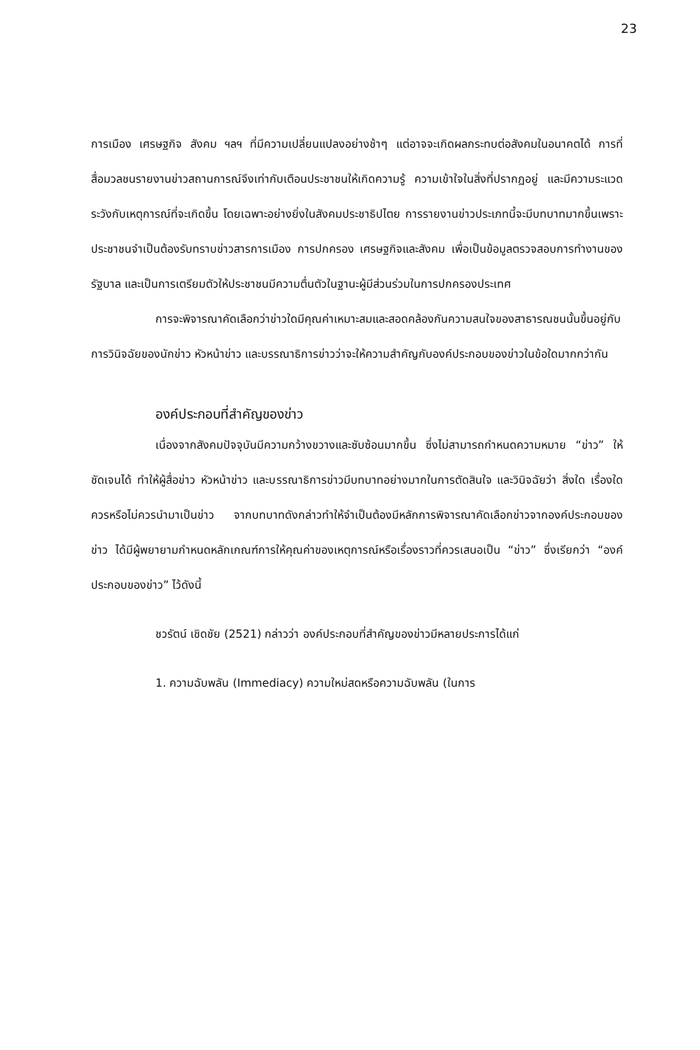23
การเมือง เศรษฐกิจ สังคม ฯลฯ ที่มีความเปลี่ยนแปลงอย่างช้าๆ แต่อาจจะเกิดผลกระทบต่อสังคมในอนาคตได้ การที่สื่อมวลชนรายงานข่าวสถานการณ์จึงเท่ากับเตือนประชาชนให้เกิดความรู้ ความเข้าใจในสิ่งที่ปรากฏอยู่ และมีความระแวดระวังกับเหตุการณ์ที่จะเกิดขึ้น โดยเฉพาะอย่างยิ่งในสังคมประชาธิปไตย การรายงานข่าวประเภทนี้จะมีบทบาทมากขึ้นเพราะประชาชนจำเป็นต้องรับทราบข่าวสารการเมือง การปกครอง เศรษฐกิจและสังคม เพื่อเป็นข้อมูลตรวจสอบการทำงานของรัฐบาล และเป็นการเตรียมตัวให้ประชาชนมีความตื่นตัวในฐานะผู้มีส่วนร่วมในการปกครองประเทศ
การจะพิจารณาคัดเลือกว่าข่าวใดมีคุณค่าเหมาะสมและสอดคล้องกันความสนใจของสาธารณชนนั้นขึ้นอยู่กับการวินิจฉัยของนักข่าว หัวหน้าข่าว และบรรณาธิการข่าวว่าจะให้ความสำคัญกับองค์ประกอบของข่าวในข้อใดมากกว่ากัน
องค์ประกอบที่สำคัญของข่าว
เนื่องจากสังคมปัจจุบันมีความกว้างขวางและซับซ้อนมากขึ้น ซึ่งไม่สามารถกำหนดความหมาย “ข่าว” ให้ชัดเจนได้ ทำให้ผู้สื่อข่าว หัวหน้าข่าว และบรรณาธิการข่าวมีบทบาทอย่างมากในการตัดสินใจ และวินิจฉัยว่า สิ่งใด เรื่องใดควรหรือไม่ควรนำมาเป็นข่าว จากบทบาทดังกล่าวทำให้จำเป็นต้องมีหลักการพิจารณาคัดเลือกข่าวจากองค์ประกอบของข่าว ได้มีผู้พยายามกำหนดหลักเกณฑ์การให้คุณค่าของเหตุการณ์หรือเรื่องราวที่ควรเสนอเป็น “ข่าว” ซึ่งเรียกว่า “องค์ประกอบของข่าว” ไว้ดังนี้
ชวรัตน์ เชิดชัย (2521) กล่าวว่า องค์ประกอบที่สำคัญของข่าวมีหลายประการได้แก่
1. ความฉับพลัน (Immediacy) ความใหม่สดหรือความฉับพลัน (ในการ